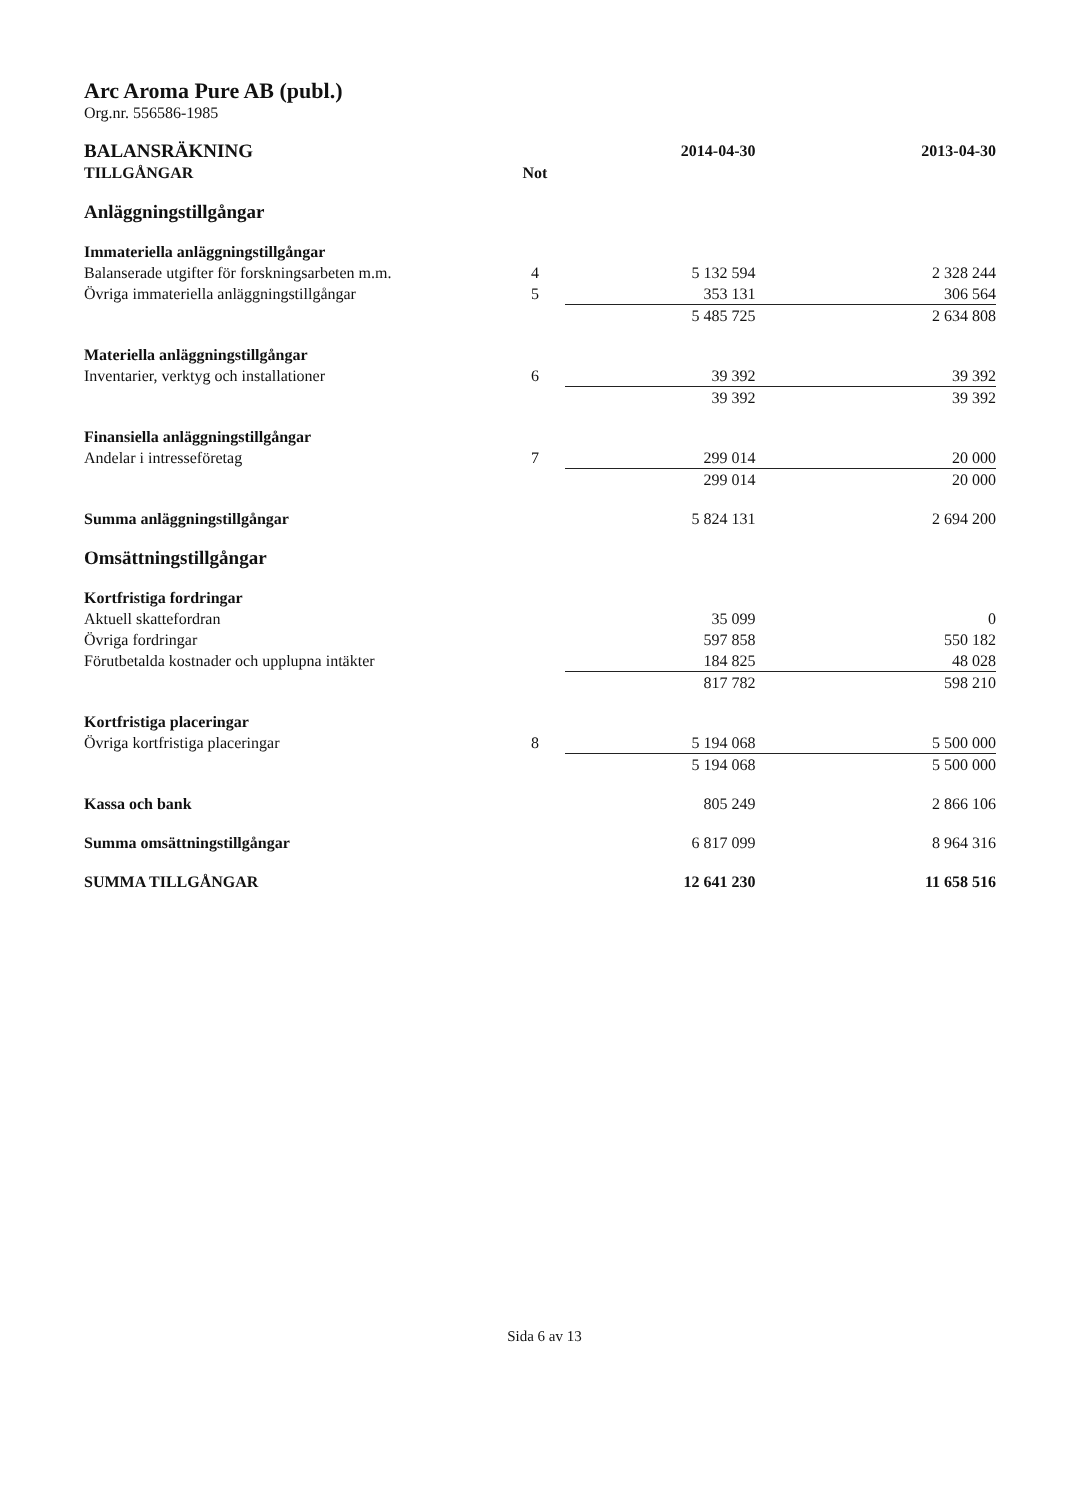Arc Aroma Pure AB (publ.)
Org.nr. 556586-1985
| BALANSRÄKNING | | 2014-04-30 | 2013-04-30 |
| --- | --- | --- | --- |
| TILLGÅNGAR | Not | | |
| Anläggningstillgångar | | | |
| Immateriella anläggningstillgångar | | | |
| Balanserade utgifter för forskningsarbeten m.m. | 4 | 5 132 594 | 2 328 244 |
| Övriga immateriella anläggningstillgångar | 5 | 353 131 | 306 564 |
| | | 5 485 725 | 2 634 808 |
| Materiella anläggningstillgångar | | | |
| Inventarier, verktyg och installationer | 6 | 39 392 | 39 392 |
| | | 39 392 | 39 392 |
| Finansiella anläggningstillgångar | | | |
| Andelar i intresseföretag | 7 | 299 014 | 20 000 |
| | | 299 014 | 20 000 |
| Summa anläggningstillgångar | | 5 824 131 | 2 694 200 |
| Omsättningstillgångar | | | |
| Kortfristiga fordringar | | | |
| Aktuell skattefordran | | 35 099 | 0 |
| Övriga fordringar | | 597 858 | 550 182 |
| Förutbetalda kostnader och upplupna intäkter | | 184 825 | 48 028 |
| | | 817 782 | 598 210 |
| Kortfristiga placeringar | | | |
| Övriga kortfristiga placeringar | 8 | 5 194 068 | 5 500 000 |
| | | 5 194 068 | 5 500 000 |
| Kassa och bank | | 805 249 | 2 866 106 |
| Summa omsättningstillgångar | | 6 817 099 | 8 964 316 |
| SUMMA TILLGÅNGAR | | 12 641 230 | 11 658 516 |
Sida 6 av 13